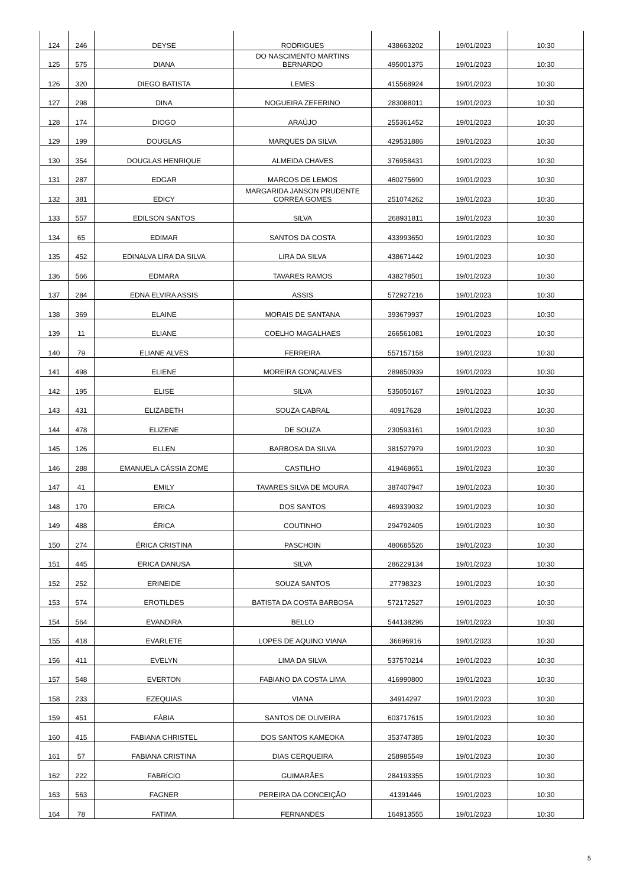| 124 | 246 | DEYSE | RODRIGUES | 438663202 | 19/01/2023 | 10:30 |
| 125 | 575 | DIANA | DO NASCIMENTO MARTINS BERNARDO | 495001375 | 19/01/2023 | 10:30 |
| 126 | 320 | DIEGO BATISTA | LEMES | 415568924 | 19/01/2023 | 10:30 |
| 127 | 298 | DINA | NOGUEIRA ZEFERINO | 283088011 | 19/01/2023 | 10:30 |
| 128 | 174 | DIOGO | ARAÚJO | 255361452 | 19/01/2023 | 10:30 |
| 129 | 199 | DOUGLAS | MARQUES DA SILVA | 429531886 | 19/01/2023 | 10:30 |
| 130 | 354 | DOUGLAS HENRIQUE | ALMEIDA CHAVES | 376958431 | 19/01/2023 | 10:30 |
| 131 | 287 | EDGAR | MARCOS DE LEMOS | 460275690 | 19/01/2023 | 10:30 |
| 132 | 381 | EDICY | MARGARIDA JANSON PRUDENTE CORREA GOMES | 251074262 | 19/01/2023 | 10:30 |
| 133 | 557 | EDILSON SANTOS | SILVA | 268931811 | 19/01/2023 | 10:30 |
| 134 | 65 | EDIMAR | SANTOS DA COSTA | 433993650 | 19/01/2023 | 10:30 |
| 135 | 452 | EDINALVA LIRA DA SILVA | LIRA DA SILVA | 438671442 | 19/01/2023 | 10:30 |
| 136 | 566 | EDMARA | TAVARES RAMOS | 438278501 | 19/01/2023 | 10:30 |
| 137 | 284 | EDNA ELVIRA ASSIS | ASSIS | 572927216 | 19/01/2023 | 10:30 |
| 138 | 369 | ELAINE | MORAIS DE SANTANA | 393679937 | 19/01/2023 | 10:30 |
| 139 | 11 | ELIANE | COELHO MAGALHAES | 266561081 | 19/01/2023 | 10:30 |
| 140 | 79 | ELIANE ALVES | FERREIRA | 557157158 | 19/01/2023 | 10:30 |
| 141 | 498 | ELIENE | MOREIRA GONÇALVES | 289850939 | 19/01/2023 | 10:30 |
| 142 | 195 | ELISE | SILVA | 535050167 | 19/01/2023 | 10:30 |
| 143 | 431 | ELIZABETH | SOUZA CABRAL | 40917628 | 19/01/2023 | 10:30 |
| 144 | 478 | ELIZENE | DE SOUZA | 230593161 | 19/01/2023 | 10:30 |
| 145 | 126 | ELLEN | BARBOSA DA SILVA | 381527979 | 19/01/2023 | 10:30 |
| 146 | 288 | EMANUELA CÁSSIA ZOME | CASTILHO | 419468651 | 19/01/2023 | 10:30 |
| 147 | 41 | EMILY | TAVARES SILVA DE MOURA | 387407947 | 19/01/2023 | 10:30 |
| 148 | 170 | ERICA | DOS SANTOS | 469339032 | 19/01/2023 | 10:30 |
| 149 | 488 | ÉRICA | COUTINHO | 294792405 | 19/01/2023 | 10:30 |
| 150 | 274 | ÉRICA CRISTINA | PASCHOIN | 480685526 | 19/01/2023 | 10:30 |
| 151 | 445 | ERICA DANUSA | SILVA | 286229134 | 19/01/2023 | 10:30 |
| 152 | 252 | ERINEIDE | SOUZA SANTOS | 27798323 | 19/01/2023 | 10:30 |
| 153 | 574 | EROTILDES | BATISTA DA COSTA BARBOSA | 572172527 | 19/01/2023 | 10:30 |
| 154 | 564 | EVANDIRA | BELLO | 544138296 | 19/01/2023 | 10:30 |
| 155 | 418 | EVARLETE | LOPES DE AQUINO VIANA | 36696916 | 19/01/2023 | 10:30 |
| 156 | 411 | EVELYN | LIMA DA SILVA | 537570214 | 19/01/2023 | 10:30 |
| 157 | 548 | EVERTON | FABIANO DA COSTA LIMA | 416990800 | 19/01/2023 | 10:30 |
| 158 | 233 | EZEQUIAS | VIANA | 34914297 | 19/01/2023 | 10:30 |
| 159 | 451 | FÁBIA | SANTOS DE OLIVEIRA | 603717615 | 19/01/2023 | 10:30 |
| 160 | 415 | FABIANA CHRISTEL | DOS SANTOS KAMEOKA | 353747385 | 19/01/2023 | 10:30 |
| 161 | 57 | FABIANA CRISTINA | DIAS CERQUEIRA | 258985549 | 19/01/2023 | 10:30 |
| 162 | 222 | FABRÍCIO | GUIMARÃES | 284193355 | 19/01/2023 | 10:30 |
| 163 | 563 | FAGNER | PEREIRA DA CONCEIÇÃO | 41391446 | 19/01/2023 | 10:30 |
| 164 | 78 | FATIMA | FERNANDES | 164913555 | 19/01/2023 | 10:30 |
5